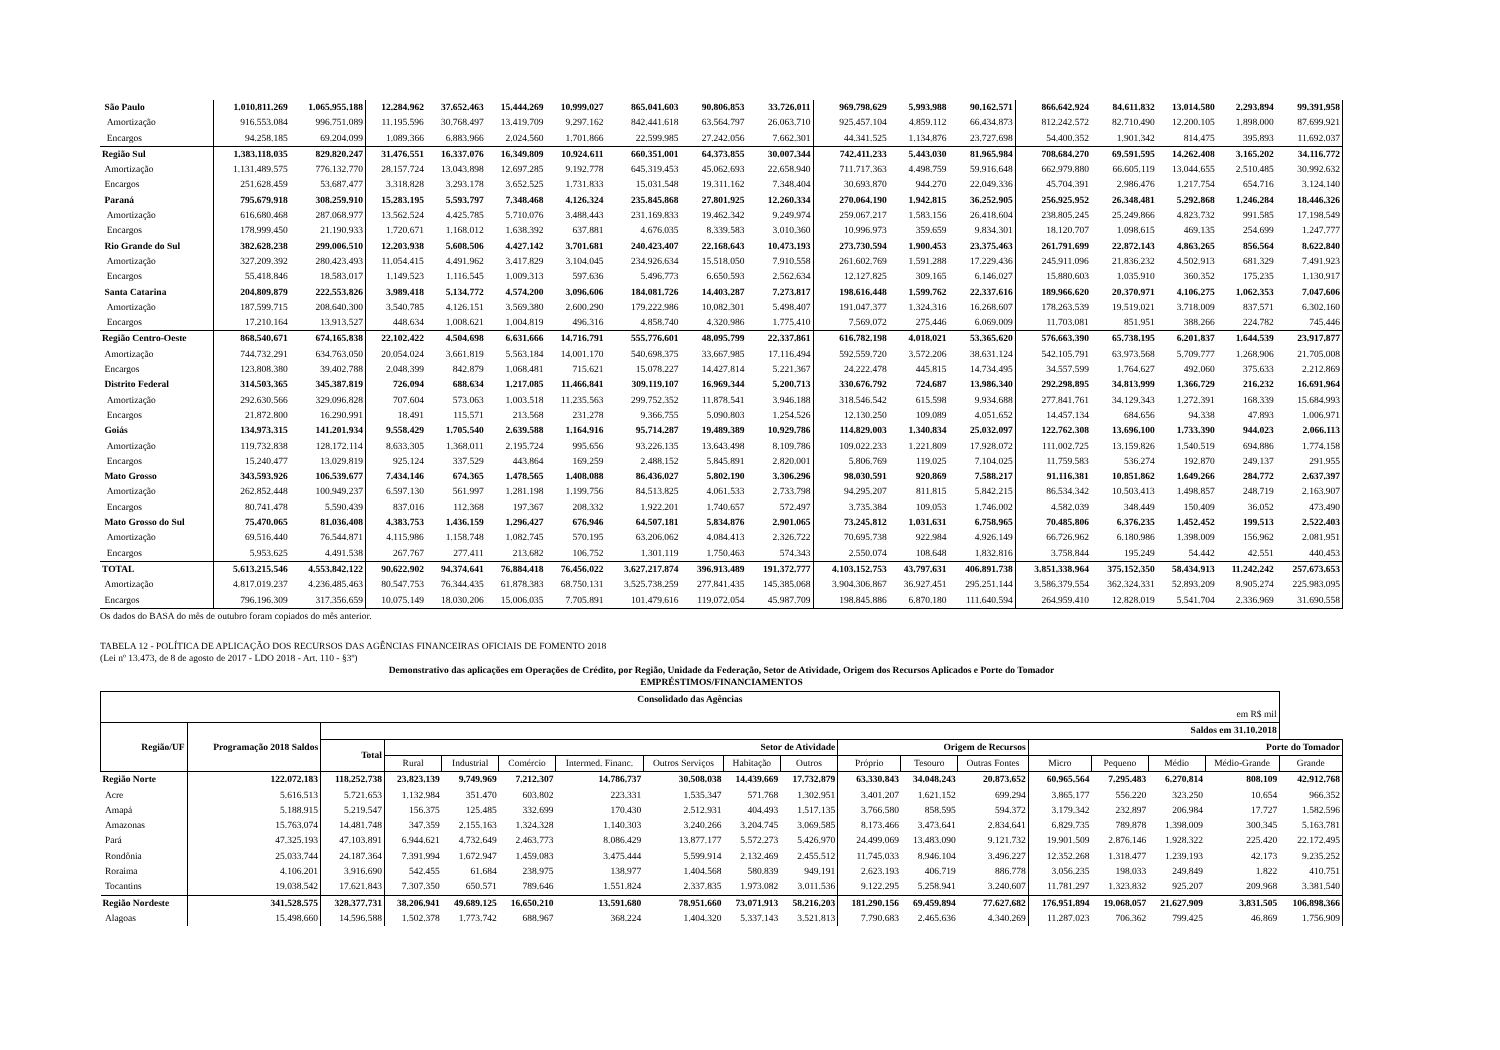| São Paulo | 1.010.811.269 | 1.065.955.188 | 12.284.962 | 37.652.463 | 15.444.269 | 10.999.027 | 865.041.603 | 90.806.853 | 33.726.011 | 969.798.629 | 5.993.988 | 90.162.571 | 866.642.924 | 84.611.832 | 13.014.580 | 2.293.894 | 99.391.958 |
| Amortização | 916.553.084 | 996.751.089 | 11.195.596 | 30.768.497 | 13.419.709 | 9.297.162 | 842.441.618 | 63.564.797 | 26.063.710 | 925.457.104 | 4.859.112 | 66.434.873 | 812.242.572 | 82.710.490 | 12.200.105 | 1.898.000 | 87.699.921 |
| Encargos | 94.258.185 | 69.204.099 | 1.089.366 | 6.883.966 | 2.024.560 | 1.701.866 | 22.599.985 | 27.242.056 | 7.662.301 | 44.341.525 | 1.134.876 | 23.727.698 | 54.400.352 | 1.901.342 | 814.475 | 395.893 | 11.692.037 |
| Região Sul | 1.383.118.035 | 829.820.247 | 31.476.551 | 16.337.076 | 16.349.809 | 10.924.611 | 660.351.001 | 64.373.855 | 30.007.344 | 742.411.233 | 5.443.030 | 81.965.984 | 708.684.270 | 69.591.595 | 14.262.408 | 3.165.202 | 34.116.772 |
| Amortização | 1.131.489.575 | 776.132.770 | 28.157.724 | 13.043.898 | 12.697.285 | 9.192.778 | 645.319.453 | 45.062.693 | 22.658.940 | 711.717.363 | 4.498.759 | 59.916.648 | 662.979.880 | 66.605.119 | 13.044.655 | 2.510.485 | 30.992.632 |
| Encargos | 251.628.459 | 53.687.477 | 3.318.828 | 3.293.178 | 3.652.525 | 1.731.833 | 15.031.548 | 19.311.162 | 7.348.404 | 30.693.870 | 944.270 | 22.049.336 | 45.704.391 | 2.986.476 | 1.217.754 | 654.716 | 3.124.140 |
| Paraná | 795.679.918 | 308.259.910 | 15.283.195 | 5.593.797 | 7.348.468 | 4.126.324 | 235.845.868 | 27.801.925 | 12.260.334 | 270.064.190 | 1.942.815 | 36.252.905 | 256.925.952 | 26.348.481 | 5.292.868 | 1.246.284 | 18.446.326 |
| Amortização | 616.680.468 | 287.068.977 | 13.562.524 | 4.425.785 | 5.710.076 | 3.488.443 | 231.169.833 | 19.462.342 | 9.249.974 | 259.067.217 | 1.583.156 | 26.418.604 | 238.805.245 | 25.249.866 | 4.823.732 | 991.585 | 17.198.549 |
| Encargos | 178.999.450 | 21.190.933 | 1.720.671 | 1.168.012 | 1.638.392 | 637.881 | 4.676.035 | 8.339.583 | 3.010.360 | 10.996.973 | 359.659 | 9.834.301 | 18.120.707 | 1.098.615 | 469.135 | 254.699 | 1.247.777 |
| Rio Grande do Sul | 382.628.238 | 299.006.510 | 12.203.938 | 5.608.506 | 4.427.142 | 3.701.681 | 240.423.407 | 22.168.643 | 10.473.193 | 273.730.594 | 1.900.453 | 23.375.463 | 261.791.699 | 22.872.143 | 4.863.265 | 856.564 | 8.622.840 |
| Amortização | 327.209.392 | 280.423.493 | 11.054.415 | 4.491.962 | 3.417.829 | 3.104.045 | 234.926.634 | 15.518.050 | 7.910.558 | 261.602.769 | 1.591.288 | 17.229.436 | 245.911.096 | 21.836.232 | 4.502.913 | 681.329 | 7.491.923 |
| Encargos | 55.418.846 | 18.583.017 | 1.149.523 | 1.116.545 | 1.009.313 | 597.636 | 5.496.773 | 6.650.593 | 2.562.634 | 12.127.825 | 309.165 | 6.146.027 | 15.880.603 | 1.035.910 | 360.352 | 175.235 | 1.130.917 |
| Santa Catarina | 204.809.879 | 222.553.826 | 3.989.418 | 5.134.772 | 4.574.200 | 3.096.606 | 184.081.726 | 14.403.287 | 7.273.817 | 198.616.448 | 1.599.762 | 22.337.616 | 189.966.620 | 20.370.971 | 4.106.275 | 1.062.353 | 7.047.606 |
| Amortização | 187.599.715 | 208.640.300 | 3.540.785 | 4.126.151 | 3.569.380 | 2.600.290 | 179.222.986 | 10.082.301 | 5.498.407 | 191.047.377 | 1.324.316 | 16.268.607 | 178.263.539 | 19.519.021 | 3.718.009 | 837.571 | 6.302.160 |
| Encargos | 17.210.164 | 13.913.527 | 448.634 | 1.008.621 | 1.004.819 | 496.316 | 4.858.740 | 4.320.986 | 1.775.410 | 7.569.072 | 275.446 | 6.069.009 | 11.703.081 | 851.951 | 388.266 | 224.782 | 745.446 |
| Região Centro-Oeste | 868.540.671 | 674.165.838 | 22.102.422 | 4.504.698 | 6.631.666 | 14.716.791 | 555.776.601 | 48.095.799 | 22.337.861 | 616.782.198 | 4.018.021 | 53.365.620 | 576.663.390 | 65.738.195 | 6.201.837 | 1.644.539 | 23.917.877 |
| Amortização | 744.732.291 | 634.763.050 | 20.054.024 | 3.661.819 | 5.563.184 | 14.001.170 | 540.698.375 | 33.667.985 | 17.116.494 | 592.559.720 | 3.572.206 | 38.631.124 | 542.105.791 | 63.973.568 | 5.709.777 | 1.268.906 | 21.705.008 |
| Encargos | 123.808.380 | 39.402.788 | 2.048.399 | 842.879 | 1.068.481 | 715.621 | 15.078.227 | 14.427.814 | 5.221.367 | 24.222.478 | 445.815 | 14.734.495 | 34.557.599 | 1.764.627 | 492.060 | 375.633 | 2.212.869 |
| Distrito Federal | 314.503.365 | 345.387.819 | 726.094 | 688.634 | 1.217.085 | 11.466.841 | 309.119.107 | 16.969.344 | 5.200.713 | 330.676.792 | 724.687 | 13.986.340 | 292.298.895 | 34.813.999 | 1.366.729 | 216.232 | 16.691.964 |
| Amortização | 292.630.566 | 329.096.828 | 707.604 | 573.063 | 1.003.518 | 11.235.563 | 299.752.352 | 11.878.541 | 3.946.188 | 318.546.542 | 615.598 | 9.934.688 | 277.841.761 | 34.129.343 | 1.272.391 | 168.339 | 15.684.993 |
| Encargos | 21.872.800 | 16.290.991 | 18.491 | 115.571 | 213.568 | 231.278 | 9.366.755 | 5.090.803 | 1.254.526 | 12.130.250 | 109.089 | 4.051.652 | 14.457.134 | 684.656 | 94.338 | 47.893 | 1.006.971 |
| Goiás | 134.973.315 | 141.201.934 | 9.558.429 | 1.705.540 | 2.639.588 | 1.164.916 | 95.714.287 | 19.489.389 | 10.929.786 | 114.829.003 | 1.340.834 | 25.032.097 | 122.762.308 | 13.696.100 | 1.733.390 | 944.023 | 2.066.113 |
| Amortização | 119.732.838 | 128.172.114 | 8.633.305 | 1.368.011 | 2.195.724 | 995.656 | 93.226.135 | 13.643.498 | 8.109.786 | 109.022.233 | 1.221.809 | 17.928.072 | 111.002.725 | 13.159.826 | 1.540.519 | 694.886 | 1.774.158 |
| Encargos | 15.240.477 | 13.029.819 | 925.124 | 337.529 | 443.864 | 169.259 | 2.488.152 | 5.845.891 | 2.820.001 | 5.806.769 | 119.025 | 7.104.025 | 11.759.583 | 536.274 | 192.870 | 249.137 | 291.955 |
| Mato Grosso | 343.593.926 | 106.539.677 | 7.434.146 | 674.365 | 1.478.565 | 1.408.088 | 86.436.027 | 5.802.190 | 3.306.296 | 98.030.591 | 920.869 | 7.588.217 | 91.116.381 | 10.851.862 | 1.649.266 | 284.772 | 2.637.397 |
| Amortização | 262.852.448 | 100.949.237 | 6.597.130 | 561.997 | 1.281.198 | 1.199.756 | 84.513.825 | 4.061.533 | 2.733.798 | 94.295.207 | 811.815 | 5.842.215 | 86.534.342 | 10.503.413 | 1.498.857 | 248.719 | 2.163.907 |
| Encargos | 80.741.478 | 5.590.439 | 837.016 | 112.368 | 197.367 | 208.332 | 1.922.201 | 1.740.657 | 572.497 | 3.735.384 | 109.053 | 1.746.002 | 4.582.039 | 348.449 | 150.409 | 36.052 | 473.490 |
| Mato Grosso do Sul | 75.470.065 | 81.036.408 | 4.383.753 | 1.436.159 | 1.296.427 | 676.946 | 64.507.181 | 5.834.876 | 2.901.065 | 73.245.812 | 1.031.631 | 6.758.965 | 70.485.806 | 6.376.235 | 1.452.452 | 199.513 | 2.522.403 |
| Amortização | 69.516.440 | 76.544.871 | 4.115.986 | 1.158.748 | 1.082.745 | 570.195 | 63.206.062 | 4.084.413 | 2.326.722 | 70.695.738 | 922.984 | 4.926.149 | 66.726.962 | 6.180.986 | 1.398.009 | 156.962 | 2.081.951 |
| Encargos | 5.953.625 | 4.491.538 | 267.767 | 277.411 | 213.682 | 106.752 | 1.301.119 | 1.750.463 | 574.343 | 2.550.074 | 108.648 | 1.832.816 | 3.758.844 | 195.249 | 54.442 | 42.551 | 440.453 |
| TOTAL | 5.613.215.546 | 4.553.842.122 | 90.622.902 | 94.374.641 | 76.884.418 | 76.456.022 | 3.627.217.874 | 396.913.489 | 191.372.777 | 4.103.152.753 | 43.797.631 | 406.891.738 | 3.851.338.964 | 375.152.350 | 58.434.913 | 11.242.242 | 257.673.653 |
| Amortização | 4.817.019.237 | 4.236.485.463 | 80.547.753 | 76.344.435 | 61.878.383 | 68.750.131 | 3.525.738.259 | 277.841.435 | 145.385.068 | 3.904.306.867 | 36.927.451 | 295.251.144 | 3.586.379.554 | 362.324.331 | 52.893.209 | 8.905.274 | 225.983.095 |
| Encargos | 796.196.309 | 317.356.659 | 10.075.149 | 18.030.206 | 15.006.035 | 7.705.891 | 101.479.616 | 119.072.054 | 45.987.709 | 198.845.886 | 6.870.180 | 111.640.594 | 264.959.410 | 12.828.019 | 5.541.704 | 2.336.969 | 31.690.558 |
Os dados do BASA do mês de outubro foram copiados do mês anterior.
TABELA 12 - POLÍTICA DE APLICAÇÃO DOS RECURSOS DAS AGÊNCIAS FINANCEIRAS OFICIAIS DE FOMENTO 2018
(Lei nº 13.473, de 8 de agosto de 2017 - LDO 2018 - Art. 110 - §3º)
Demonstrativo das aplicações em Operações de Crédito, por Região, Unidade da Federação, Setor de Atividade, Origem dos Recursos Aplicados e Porte do Tomador
EMPRÉSTIMOS/FINANCIAMENTOS
| Consolidado das Agências | | | | | | | | | | | | | | | | | |
| --- | --- | --- | --- | --- | --- | --- | --- | --- | --- | --- | --- | --- | --- | --- | --- | --- | --- |
| em R$ mil | | | | | | | | | | | | | | | | | |
| Região/UF | Programação 2018 Saldos | Saldos em 31.10.2018 | | | | | | | | | | | | | | | |
| | | Total | Setor de Atividade | | | | | | | Origem de Recursos | | | Porte do Tomador | | | | |
| | | | Rural | Industrial | Comércio | Intermed. Financ. | Outros Serviços | Habitação | Outros | Próprio | Tesouro | Outras Fontes | Micro | Pequeno | Médio | Médio-Grande | Grande |
| Região Norte | 122.072.183 | 118.252.738 | 23.823.139 | 9.749.969 | 7.212.307 | 14.786.737 | 30.508.038 | 14.439.669 | 17.732.879 | 63.330.843 | 34.048.243 | 20.873.652 | 60.965.564 | 7.295.483 | 6.270.814 | 808.109 | 42.912.768 |
| Acre | 5.616.513 | 5.721.653 | 1.132.984 | 351.470 | 603.802 | 223.331 | 1.535.347 | 571.768 | 1.302.951 | 3.401.207 | 1.621.152 | 699.294 | 3.865.177 | 556.220 | 323.250 | 10.654 | 966.352 |
| Amapá | 5.188.915 | 5.219.547 | 156.375 | 125.485 | 332.699 | 170.430 | 2.512.931 | 404.493 | 1.517.135 | 3.766.580 | 858.595 | 594.372 | 3.179.342 | 232.897 | 206.984 | 17.727 | 1.582.596 |
| Amazonas | 15.763.074 | 14.481.748 | 347.359 | 2.155.163 | 1.324.328 | 1.140.303 | 3.240.266 | 3.204.745 | 3.069.585 | 8.173.466 | 3.473.641 | 2.834.641 | 6.829.735 | 789.878 | 1.398.009 | 300.345 | 5.163.781 |
| Pará | 47.325.193 | 47.103.891 | 6.944.621 | 4.732.649 | 2.463.773 | 8.086.429 | 13.877.177 | 5.572.273 | 5.426.970 | 24.499.069 | 13.483.090 | 9.121.732 | 19.901.509 | 2.876.146 | 1.928.322 | 225.420 | 22.172.495 |
| Rondônia | 25.033.744 | 24.187.364 | 7.391.994 | 1.672.947 | 1.459.083 | 3.475.444 | 5.599.914 | 2.132.469 | 2.455.512 | 11.745.033 | 8.946.104 | 3.496.227 | 12.352.268 | 1.318.477 | 1.239.193 | 42.173 | 9.235.252 |
| Roraima | 4.106.201 | 3.916.690 | 542.455 | 61.684 | 238.975 | 138.977 | 1.404.568 | 580.839 | 949.191 | 2.623.193 | 406.719 | 886.778 | 3.056.235 | 198.033 | 249.849 | 1.822 | 410.751 |
| Tocantins | 19.038.542 | 17.621.843 | 7.307.350 | 650.571 | 789.646 | 1.551.824 | 2.337.835 | 1.973.082 | 3.011.536 | 9.122.295 | 5.258.941 | 3.240.607 | 11.781.297 | 1.323.832 | 925.207 | 209.968 | 3.381.540 |
| Região Nordeste | 341.528.575 | 328.377.731 | 38.206.941 | 49.689.125 | 16.650.210 | 13.591.680 | 78.951.660 | 73.071.913 | 58.216.203 | 181.290.156 | 69.459.894 | 77.627.682 | 176.951.894 | 19.068.057 | 21.627.909 | 3.831.505 | 106.898.366 |
| Alagoas | 15.498.660 | 14.596.588 | 1.502.378 | 1.773.742 | 688.967 | 368.224 | 1.404.320 | 5.337.143 | 3.521.813 | 7.790.683 | 2.465.636 | 4.340.269 | 11.287.023 | 706.362 | 799.425 | 46.869 | 1.756.909 |